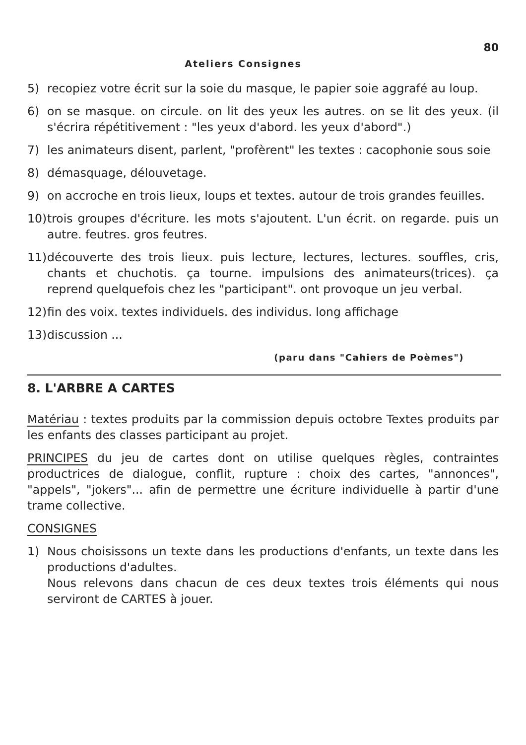80
Ateliers Consignes
5) recopiez votre écrit sur la soie du masque, le papier soie aggrafé au loup.
6) on se masque. on circule. on lit des yeux les autres. on se lit des yeux. (il s'écrira répétitivement : "les yeux d'abord. les yeux d'abord".)
7) les animateurs disent, parlent, "profèrent" les textes : cacophonie sous soie
8) démasquage, délouvetage.
9) on accroche en trois lieux, loups et textes. autour de trois grandes feuilles.
10)
trois groupes d'écriture. les mots s'ajoutent. L'un écrit. on regarde. puis un autre. feutres. gros feutres.
11)
découverte des trois lieux. puis lecture, lectures, lectures. souffles, cris, chants et chuchotis. ça tourne. impulsions des animateurs(trices). ça reprend quelquefois chez les "participant". ont provoque un jeu verbal.
12)
fin des voix. textes individuels. des individus. long affichage
13)
discussion ...
(paru dans "Cahiers de Poèmes")
8. L'ARBRE A CARTES
Matériau : textes produits par la commission depuis octobre Textes produits par les enfants des classes participant au projet.
PRINCIPES du jeu de cartes dont on utilise quelques règles, contraintes productrices de dialogue, conflit, rupture : choix des cartes, "annonces", "appels", "jokers"... afin de permettre une écriture individuelle à partir d'une trame collective.
CONSIGNES
1) Nous choisissons un texte dans les productions d'enfants, un texte dans les productions d'adultes.
Nous relevons dans chacun de ces deux textes trois éléments qui nous serviront de CARTES à jouer.